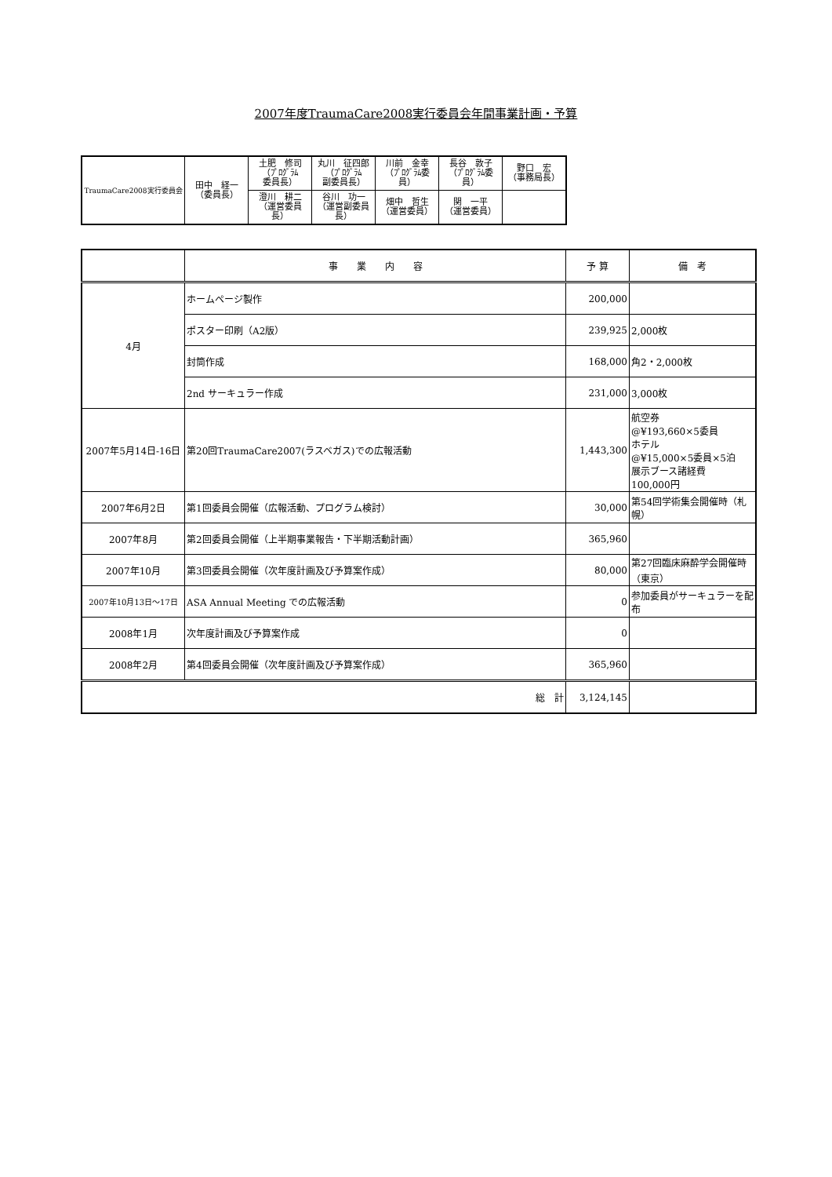2007年度TraumaCare2008実行委員会年間事業計画・予算
| TraumaCare2008実行委員会 | 田中 経一 （委員長） | 土肥 修司 （ﾌﾟﾛｸﾞﾗﾑ 委員長） | 丸川 征四郎 （ﾌﾟﾛｸﾞﾗﾑ 副委員長） | 川前 金幸 （ﾌﾟﾛｸﾞﾗﾑ委 員） | 長谷 敦子 （ﾌﾟﾛｸﾞﾗﾑ委 員） | 野口 宏 （事務局長） |
| | | 澄川 耕二 （運営委員長） | 谷川 功一 （運営副委員 長） | 畑中 哲生 （運営委員） | 関 一平 （運営委員） | |
| | 事 業 内 容 | 予 算 | 備 考 |
| --- | --- | --- | --- |
| 4月 | ホームページ製作 | 200,000 | |
| | ポスター印刷（A2版） | 239,925 | 2,000枚 |
| | 封筒作成 | 168,000 | 角2・2,000枚 |
| | 2nd サーキュラー作成 | 231,000 | 3,000枚 |
| 2007年5月14日-16日 | 第20回TraumaCare2007(ラスベガス)での広報活動 | 1,443,300 | 航空券 @¥193,660×5委員 ホテル @¥15,000×5委員×5泊 展示ブース諸経費 100,000円 |
| 2007年6月2日 | 第1回委員会開催（広報活動、プログラム検討） | 30,000 | 第54回学術集会開催時（札幌） |
| 2007年8月 | 第2回委員会開催（上半期事業報告・下半期活動計画） | 365,960 | |
| 2007年10月 | 第3回委員会開催（次年度計画及び予算案作成） | 80,000 | 第27回臨床麻酔学会開催時 （東京） |
| 2007年10月13日～17日 | ASA Annual Meeting での広報活動 | 0 | 参加委員がサーキュラーを配布 |
| 2008年1月 | 次年度計画及び予算案作成 | 0 | |
| 2008年2月 | 第4回委員会開催（次年度計画及び予算案作成） | 365,960 | |
| 総 計 | | 3,124,145 | |